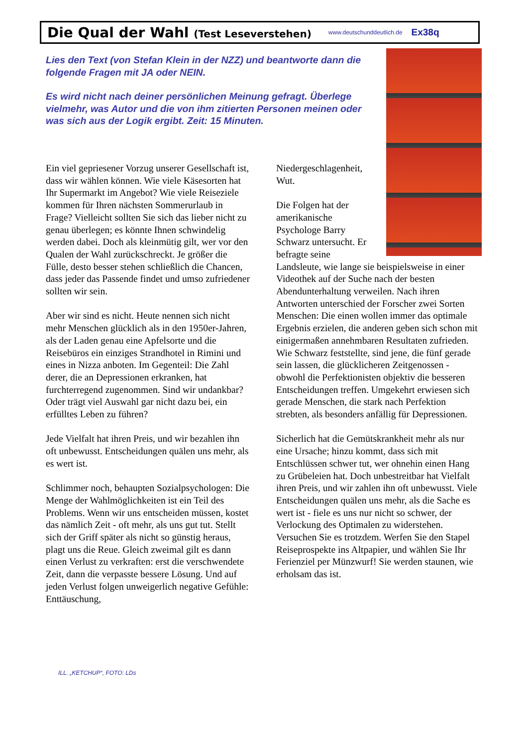Die Qual der Wahl (Test Leseverstehen)
www.deutschunddeutlich.de Ex38q
Lies den Text (von Stefan Klein in der NZZ) und beantworte dann die folgende Fragen mit JA oder NEIN.
Es wird nicht nach deiner persönlichen Meinung gefragt. Überlege vielmehr, was Autor und die von ihm zitierten Personen meinen oder was sich aus der Logik ergibt. Zeit: 15 Minuten.
Ein viel gepriesener Vorzug unserer Gesellschaft ist, dass wir wählen können. Wie viele Käsesorten hat Ihr Supermarkt im Angebot? Wie viele Reiseziele kommen für Ihren nächsten Sommerurlaub in Frage? Vielleicht sollten Sie sich das lieber nicht zu genau überlegen; es könnte Ihnen schwindelig werden dabei. Doch als kleinmütig gilt, wer vor den Qualen der Wahl zurückschreckt. Je größer die Fülle, desto besser stehen schließlich die Chancen, dass jeder das Passende findet und umso zufriedener sollten wir sein.
Aber wir sind es nicht. Heute nennen sich nicht mehr Menschen glücklich als in den 1950er-Jahren, als der Laden genau eine Apfelsorte und die Reisebüros ein einziges Strandhotel in Rimini und eines in Nizza anboten. Im Gegenteil: Die Zahl derer, die an Depressionen erkranken, hat furchterregend zugenommen. Sind wir undankbar? Oder trägt viel Auswahl gar nicht dazu bei, ein erfülltes Leben zu führen?
Jede Vielfalt hat ihren Preis, und wir bezahlen ihn oft unbewusst. Entscheidungen quälen uns mehr, als es wert ist.
Schlimmer noch, behaupten Sozialpsychologen: Die Menge der Wahlmöglichkeiten ist ein Teil des Problems. Wenn wir uns entscheiden müssen, kostet das nämlich Zeit - oft mehr, als uns gut tut. Stellt sich der Griff später als nicht so günstig heraus, plagt uns die Reue. Gleich zweimal gilt es dann einen Verlust zu verkraften: erst die verschwendete Zeit, dann die verpasste bessere Lösung. Und auf jeden Verlust folgen unweigerlich negative Gefühle: Enttäuschung,
Niedergeschlagenheit, Wut.
Die Folgen hat der amerikanische Psychologe Barry Schwarz untersucht. Er befragte seine
Landsleute, wie lange sie beispielsweise in einer Videothek auf der Suche nach der besten Abendunterhaltung verweilen. Nach ihren Antworten unterschied der Forscher zwei Sorten Menschen: Die einen wollen immer das optimale Ergebnis erzielen, die anderen geben sich schon mit einigermaßen annehmbaren Resultaten zufrieden. Wie Schwarz feststellte, sind jene, die fünf gerade sein lassen, die glücklicheren Zeitgenossen - obwohl die Perfektionisten objektiv die besseren Entscheidungen treffen. Umgekehrt erwiesen sich gerade Menschen, die stark nach Perfektion strebten, als besonders anfällig für Depressionen.
Sicherlich hat die Gemütskrankheit mehr als nur eine Ursache; hinzu kommt, dass sich mit Entschlüssen schwer tut, wer ohnehin einen Hang zu Grübeleien hat. Doch unbestreitbar hat Vielfalt ihren Preis, und wir zahlen ihn oft unbewusst. Viele Entscheidungen quälen uns mehr, als die Sache es wert ist - fiele es uns nur nicht so schwer, der Verlockung des Optimalen zu widerstehen. Versuchen Sie es trotzdem. Werfen Sie den Stapel Reiseprospekte ins Altpapier, und wählen Sie Ihr Ferienziel per Münzwurf! Sie werden staunen, wie erholsam das ist.
ILL. „KETCHUP“, FOTO: LDs